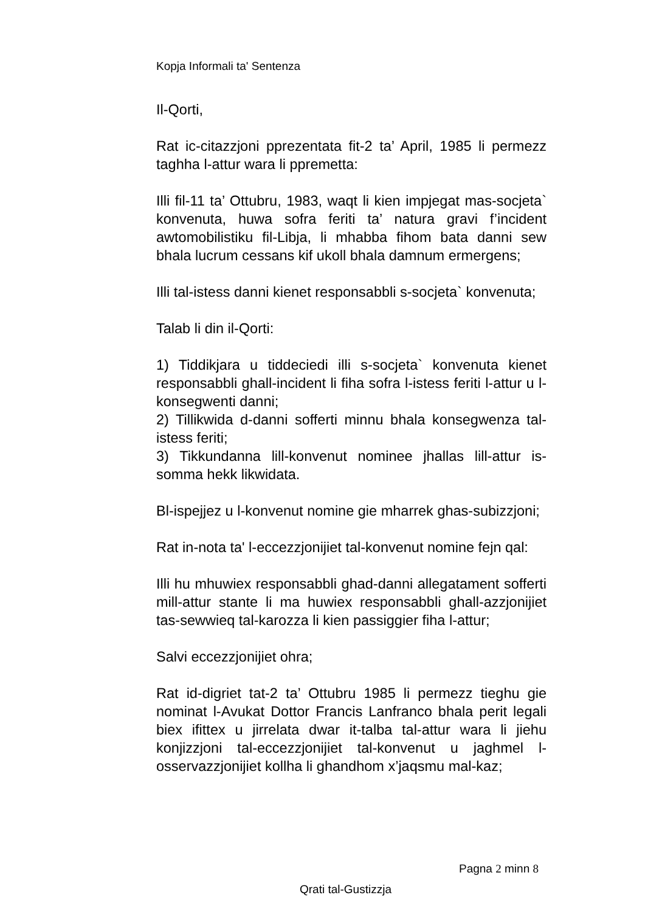Kopja Informali ta' Sentenza
Il-Qorti,
Rat ic-citazzjoni pprezentata fit-2 ta’ April, 1985 li permezz taghha l-attur wara li ppremetta:
Illi fil-11 ta’ Ottubru, 1983, waqt li kien impjegat mas-socjeta` konvenuta, huwa sofra feriti ta’ natura gravi f’incident awtomobilistiku fil-Libja, li mhabba fihom bata danni sew bhala lucrum cessans kif ukoll bhala damnum ermergens;
Illi tal-istess danni kienet responsabbli s-socjeta` konvenuta;
Talab li din il-Qorti:
1) Tiddikjara u tiddeciedi illi s-socjeta` konvenuta kienet responsabbli ghall-incident li fiha sofra l-istess feriti l-attur u l-konsegwenti danni;
2) Tillikwida d-danni sofferti minnu bhala konsegwenza tal-istess feriti;
3) Tikkundanna lill-konvenut nominee jhallas lill-attur is-somma hekk likwidata.
Bl-ispejjez u l-konvenut nomine gie mharrek ghas-subizzjoni;
Rat in-nota ta' l-eccezzjonijiet tal-konvenut nomine fejn qal:
Illi hu mhuwiex responsabbli ghad-danni allegatament sofferti mill-attur stante li ma huwiex responsabbli ghall-azzjonijiet tas-sewwieq tal-karozza li kien passiggier fiha l-attur;
Salvi eccezzjonijiet ohra;
Rat id-digriet tat-2 ta’ Ottubru 1985 li permezz tieghu gie nominat l-Avukat Dottor Francis Lanfranco bhala perit legali biex ifittex u jirrelata dwar it-talba tal-attur wara li jiehu konjizzjoni tal-eccezzjonijiet tal-konvenut u jaghmel l-osservazzjonijiet kollha li ghandhom x’jaqsmu mal-kaz;
Pagna 2 minn 8
Qrati tal-Gustizzja